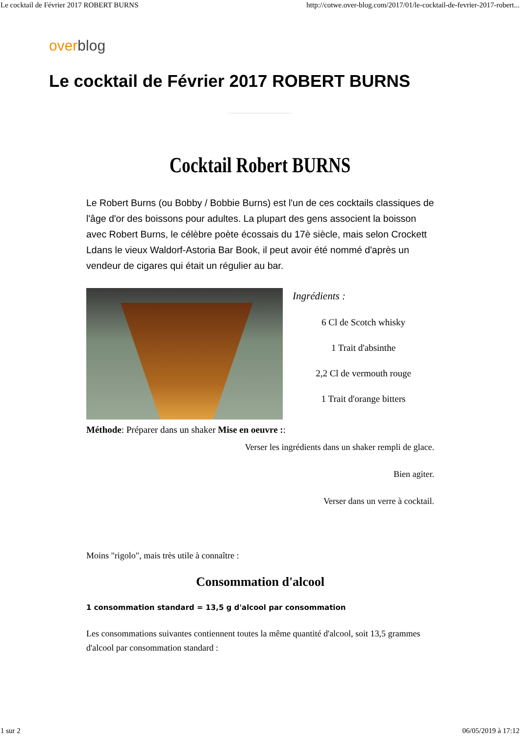Le cocktail de Février 2017 ROBERT BURNS http://cotwe.over-blog.com/2017/01/le-cocktail-de-fevrier-2017-robert...
over blog
Le cocktail de Février 2017 ROBERT BURNS
Cocktail Robert BURNS
Le Robert Burns (ou Bobby / Bobbie Burns) est l'un de ces cocktails classiques de l'âge d'or des boissons pour adultes. La plupart des gens associent la boisson avec Robert Burns, le célèbre poète écossais du 17è siècle, mais selon Crockett Ldans le vieux Waldorf-Astoria Bar Book, il peut avoir été nommé d'après un vendeur de cigares qui était un régulier au bar.
Ingrédients :
6 Cl de Scotch whisky
1 Trait d'absinthe
2,2 Cl de vermouth rouge
1 Trait d'orange bitters
Méthode: Préparer dans un shaker Mise en oeuvre ::
Verser les ingrédients dans un shaker rempli de glace.
Bien agiter.
Verser dans un verre à cocktail.
Moins "rigolo", mais très utile à connaître :
Consommation d'alcool
1 consommation standard = 13,5 g d'alcool par consommation
Les consommations suivantes contiennent toutes la même quantité d'alcool, soit 13,5 grammes d'alcool par consommation standard :
1 sur 2 06/05/2019 à 17:12